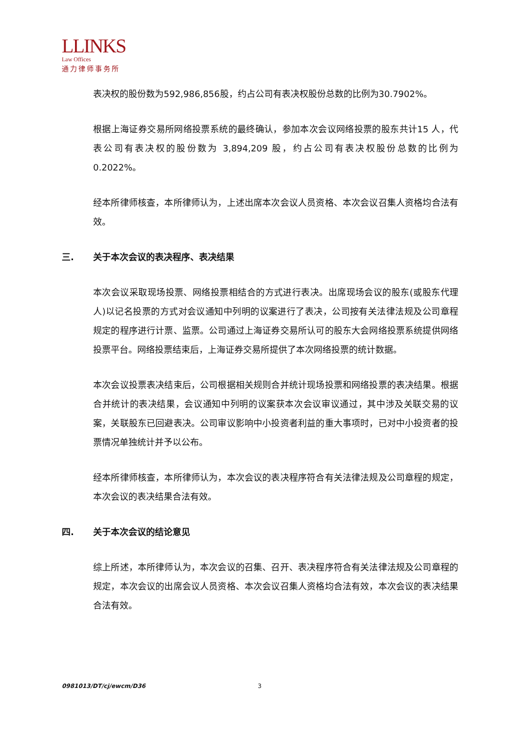LLINKS
Law Offices
通力律师事务所
表决权的股份数为592,986,856股，约占公司有表决权股份总数的比例为30.7902%。
根据上海证券交易所网络投票系统的最终确认，参加本次会议网络投票的股东共计15 人，代表公司有表决权的股份数为 3,894,209 股，约占公司有表决权股份总数的比例为 0.2022%。
经本所律师核查，本所律师认为，上述出席本次会议人员资格、本次会议召集人资格均合法有效。
三. 关于本次会议的表决程序、表决结果
本次会议采取现场投票、网络投票相结合的方式进行表决。出席现场会议的股东(或股东代理人)以记名投票的方式对会议通知中列明的议案进行了表决，公司按有关法律法规及公司章程规定的程序进行计票、监票。公司通过上海证券交易所认可的股东大会网络投票系统提供网络投票平台。网络投票结束后，上海证券交易所提供了本次网络投票的统计数据。
本次会议投票表决结束后，公司根据相关规则合并统计现场投票和网络投票的表决结果。根据合并统计的表决结果，会议通知中列明的议案获本次会议审议通过，其中涉及关联交易的议案，关联股东已回避表决。公司审议影响中小投资者利益的重大事项时，已对中小投资者的投票情况单独统计并予以公布。
经本所律师核查，本所律师认为，本次会议的表决程序符合有关法律法规及公司章程的规定，本次会议的表决结果合法有效。
四. 关于本次会议的结论意见
综上所述，本所律师认为，本次会议的召集、召开、表决程序符合有关法律法规及公司章程的规定，本次会议的出席会议人员资格、本次会议召集人资格均合法有效，本次会议的表决结果合法有效。
0981013/DT/cj/ewcm/D36 3